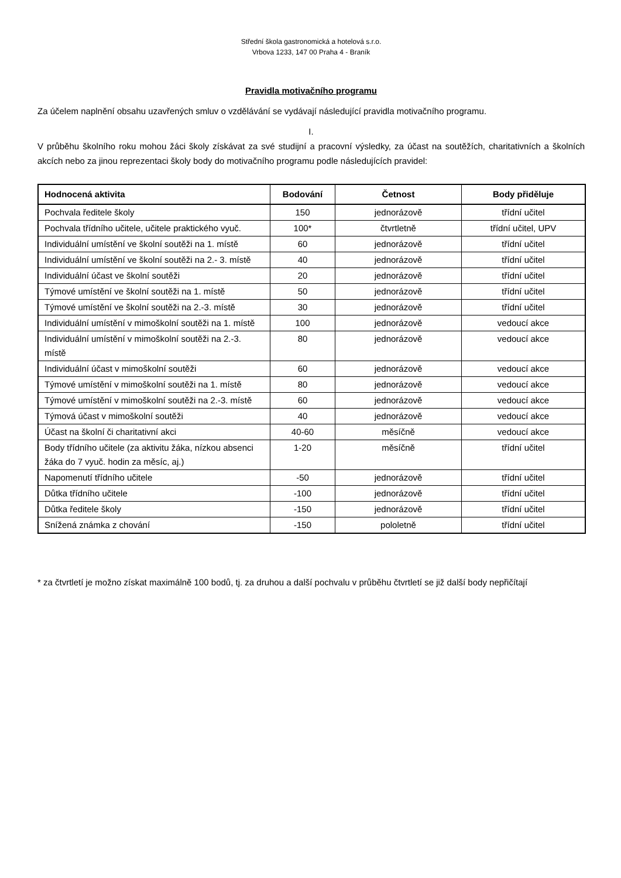Střední škola gastronomická a hotelová s.r.o.
Vrbova 1233, 147 00 Praha 4 - Braník
Pravidla motivačního programu
Za účelem naplnění obsahu uzavřených smluv o vzdělávání se vydávají následující pravidla motivačního programu.
I.
V průběhu školního roku mohou žáci školy získávat za své studijní a pracovní výsledky, za účast na soutěžích, charitativních a školních akcích nebo za jinou reprezentaci školy body do motivačního programu podle následujících pravidel:
| Hodnocená aktivita | Bodování | Četnost | Body přiděluje |
| --- | --- | --- | --- |
| Pochvala ředitele školy | 150 | jednorázově | třídní učitel |
| Pochvala třídního učitele, učitele praktického vyuč. | 100* | čtvrtletně | třídní učitel, UPV |
| Individuální umístění ve školní soutěži na 1. místě | 60 | jednorázově | třídní učitel |
| Individuální umístění ve školní soutěži na 2.- 3. místě | 40 | jednorázově | třídní učitel |
| Individuální účast ve školní soutěži | 20 | jednorázově | třídní učitel |
| Týmové umístění ve školní soutěži na 1. místě | 50 | jednorázově | třídní učitel |
| Týmové umístění ve školní soutěži na 2.-3. místě | 30 | jednorázově | třídní učitel |
| Individuální umístění v mimoškolní soutěži na 1. místě | 100 | jednorázově | vedoucí akce |
| Individuální umístění v mimoškolní soutěži na 2.-3. místě | 80 | jednorázově | vedoucí akce |
| Individuální účast v mimoškolní soutěži | 60 | jednorázově | vedoucí akce |
| Týmové umístění v mimoškolní soutěži na 1. místě | 80 | jednorázově | vedoucí akce |
| Týmové umístění v mimoškolní soutěži na 2.-3. místě | 60 | jednorázově | vedoucí akce |
| Týmová účast v mimoškolní soutěži | 40 | jednorázově | vedoucí akce |
| Účast na školní či charitativní akci | 40-60 | měsíčně | vedoucí akce |
| Body třídního učitele (za aktivitu žáka, nízkou absenci žáka do 7 vyuč. hodin za měsíc, aj.) | 1-20 | měsíčně | třídní učitel |
| Napomenutí třídního učitele | -50 | jednorázově | třídní učitel |
| Důtka třídního učitele | -100 | jednorázově | třídní učitel |
| Důtka ředitele školy | -150 | jednorázově | třídní učitel |
| Snížená známka z chování | -150 | pololetně | třídní učitel |
* za čtvrtletí je možno získat maximálně 100 bodů, tj. za druhou a další pochvalu v průběhu čtvrtletí se již další body nepřičítají